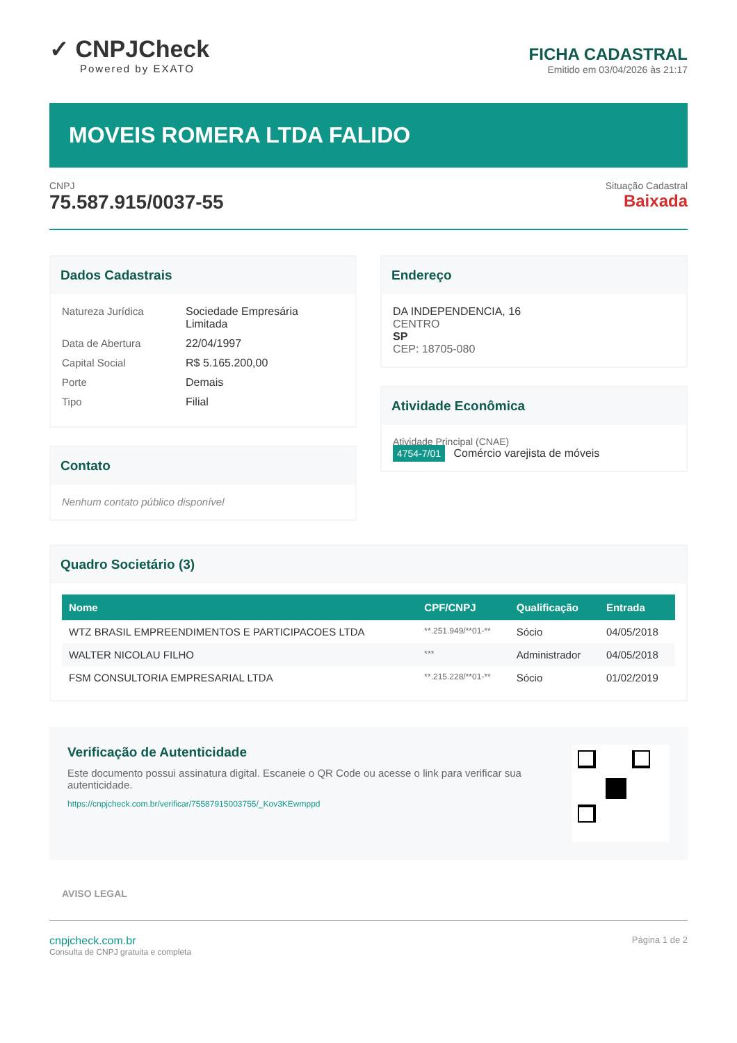✓ CNPJCheck
Powered by EXATO
FICHA CADASTRAL
Emitido em 03/04/2026 às 21:17
MOVEIS ROMERA LTDA FALIDO
CNPJ
75.587.915/0037-55
Situação Cadastral
Baixada
Dados Cadastrais
Natureza Jurídica Sociedade Empresária
Limitada
Data de Abertura 22/04/1997
Capital Social R$ 5.165.200,00
Porte Demais
Tipo Filial
Contato
Nenhum contato público disponível
Endereço
DA INDEPENDENCIA, 16
CENTRO
SP
CEP: 18705-080
Atividade Econômica
Atividade Principal (CNAE)
4754-7/01 Comércio varejista de móveis
Quadro Societário (3)
| Nome | CPF/CNPJ | Qualificação | Entrada |
| --- | --- | --- | --- |
| WTZ BRASIL EMPREENDIMENTOS E PARTICIPACOES LTDA | **.251.949/**01-** | Sócio | 04/05/2018 |
| WALTER NICOLAU FILHO | *** | Administrador | 04/05/2018 |
| FSM CONSULTORIA EMPRESARIAL LTDA | **.215.228/**01-** | Sócio | 01/02/2019 |
Verificação de Autenticidade
Este documento possui assinatura digital. Escaneie o QR Code ou acesse o link para verificar sua autenticidade.
https://cnpjcheck.com.br/verificar/75587915003755/_Kov3KEwmppd
AVISO LEGAL
cnpjcheck.com.br
Consulta de CNPJ gratuita e completa
Página 1 de 2